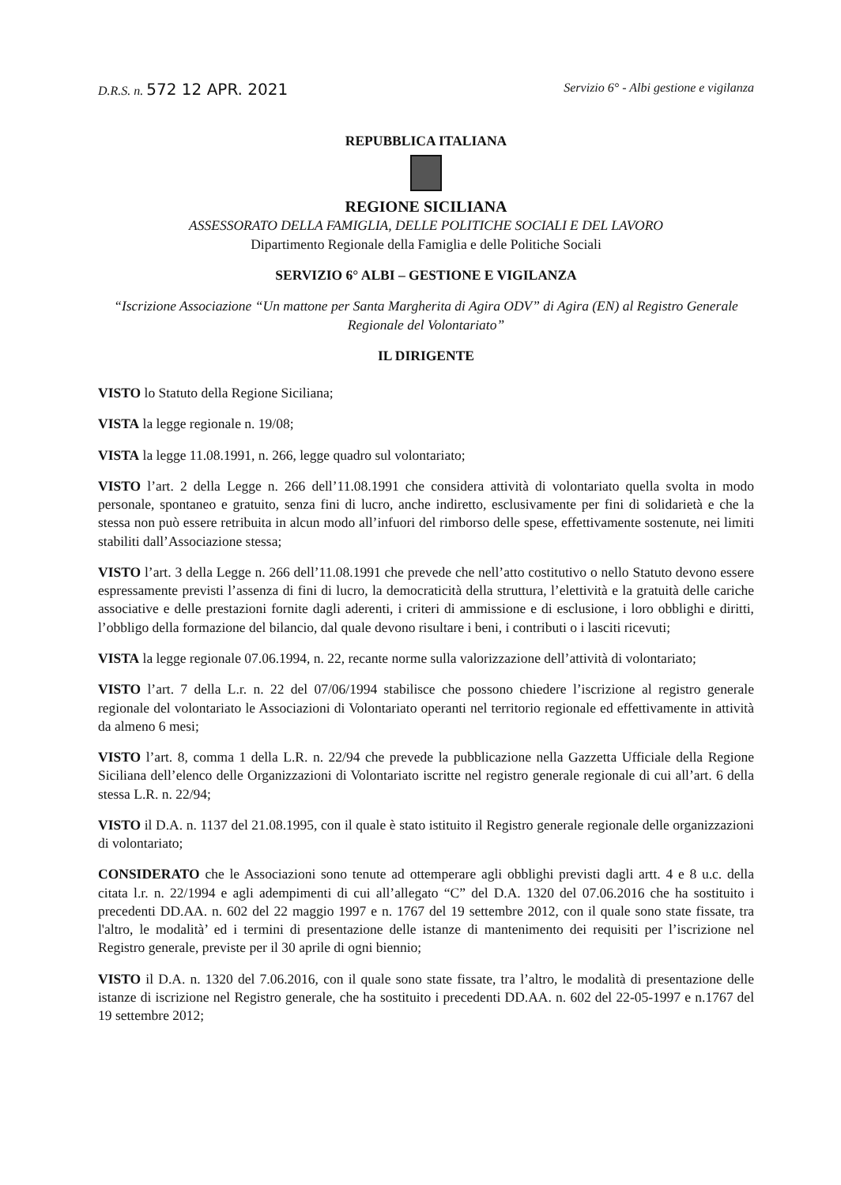D.R.S. n. 572 12 APR. 2021 Servizio 6° - Albi gestione e vigilanza
REPUBBLICA ITALIANA
REGIONE SICILIANA
ASSESSORATO DELLA FAMIGLIA, DELLE POLITICHE SOCIALI E DEL LAVORO
Dipartimento Regionale della Famiglia e delle Politiche Sociali
SERVIZIO 6° ALBI – GESTIONE E VIGILANZA
“Iscrizione Associazione “Un mattone per Santa Margherita di Agira ODV” di Agira (EN) al Registro Generale Regionale del Volontariato”
IL DIRIGENTE
VISTO lo Statuto della Regione Siciliana;
VISTA la legge regionale n. 19/08;
VISTA la legge 11.08.1991, n. 266, legge quadro sul volontariato;
VISTO l’art. 2 della Legge n. 266 dell’11.08.1991 che considera attività di volontariato quella svolta in modo personale, spontaneo e gratuito, senza fini di lucro, anche indiretto, esclusivamente per fini di solidarietà e che la stessa non può essere retribuita in alcun modo all’infuori del rimborso delle spese, effettivamente sostenute, nei limiti stabiliti dall’Associazione stessa;
VISTO l’art. 3 della Legge n. 266 dell’11.08.1991 che prevede che nell’atto costitutivo o nello Statuto devono essere espressamente previsti l’assenza di fini di lucro, la democraticità della struttura, l’elettività e la gratuità delle cariche associative e delle prestazioni fornite dagli aderenti, i criteri di ammissione e di esclusione, i loro obblighi e diritti, l’obbligo della formazione del bilancio, dal quale devono risultare i beni, i contributi o i lasciti ricevuti;
VISTA la legge regionale 07.06.1994, n. 22, recante norme sulla valorizzazione dell’attività di volontariato;
VISTO l’art. 7 della L.r. n. 22 del 07/06/1994 stabilisce che possono chiedere l’iscrizione al registro generale regionale del volontariato le Associazioni di Volontariato operanti nel territorio regionale ed effettivamente in attività da almeno 6 mesi;
VISTO l’art. 8, comma 1 della L.R. n. 22/94 che prevede la pubblicazione nella Gazzetta Ufficiale della Regione Siciliana dell’elenco delle Organizzazioni di Volontariato iscritte nel registro generale regionale di cui all’art. 6 della stessa L.R. n. 22/94;
VISTO il D.A. n. 1137 del 21.08.1995, con il quale è stato istituito il Registro generale regionale delle organizzazioni di volontariato;
CONSIDERATO che le Associazioni sono tenute ad ottemperare agli obblighi previsti dagli artt. 4 e 8 u.c. della citata l.r. n. 22/1994 e agli adempimenti di cui all’allegato “C” del D.A. 1320 del 07.06.2016 che ha sostituito i precedenti DD.AA. n. 602 del 22 maggio 1997 e n. 1767 del 19 settembre 2012, con il quale sono state fissate, tra l'altro, le modalità’ ed i termini di presentazione delle istanze di mantenimento dei requisiti per l’iscrizione nel Registro generale, previste per il 30 aprile di ogni biennio;
VISTO il D.A. n. 1320 del 7.06.2016, con il quale sono state fissate, tra l’altro, le modalità di presentazione delle istanze di iscrizione nel Registro generale, che ha sostituito i precedenti DD.AA. n. 602 del 22-05-1997 e n.1767 del 19 settembre 2012;